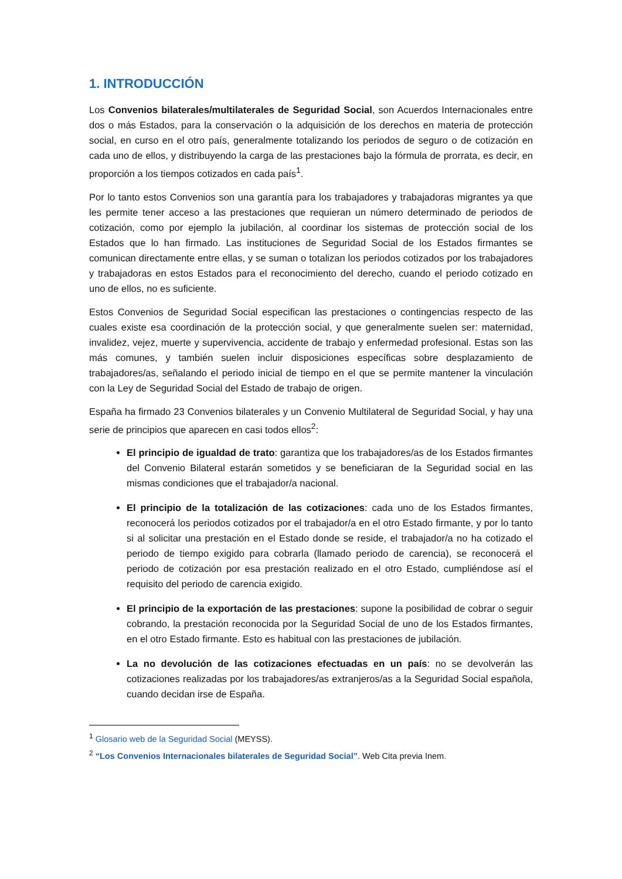1. INTRODUCCIÓN
Los Convenios bilaterales/multilaterales de Seguridad Social, son Acuerdos Internacionales entre dos o más Estados, para la conservación o la adquisición de los derechos en materia de protección social, en curso en el otro país, generalmente totalizando los periodos de seguro o de cotización en cada uno de ellos, y distribuyendo la carga de las prestaciones bajo la fórmula de prorrata, es decir, en proporción a los tiempos cotizados en cada país<sup>1</sup>.
Por lo tanto estos Convenios son una garantía para los trabajadores y trabajadoras migrantes ya que les permite tener acceso a las prestaciones que requieran un número determinado de periodos de cotización, como por ejemplo la jubilación, al coordinar los sistemas de protección social de los Estados que lo han firmado. Las instituciones de Seguridad Social de los Estados firmantes se comunican directamente entre ellas, y se suman o totalizan los periodos cotizados por los trabajadores y trabajadoras en estos Estados para el reconocimiento del derecho, cuando el periodo cotizado en uno de ellos, no es suficiente.
Estos Convenios de Seguridad Social especifican las prestaciones o contingencias respecto de las cuales existe esa coordinación de la protección social, y que generalmente suelen ser: maternidad, invalidez, vejez, muerte y supervivencia, accidente de trabajo y enfermedad profesional. Estas son las más comunes, y también suelen incluir disposiciones específicas sobre desplazamiento de trabajadores/as, señalando el periodo inicial de tiempo en el que se permite mantener la vinculación con la Ley de Seguridad Social del Estado de trabajo de origen.
España ha firmado 23 Convenios bilaterales y un Convenio Multilateral de Seguridad Social, y hay una serie de principios que aparecen en casi todos ellos<sup>2</sup>:
El principio de igualdad de trato: garantiza que los trabajadores/as de los Estados firmantes del Convenio Bilateral estarán sometidos y se beneficiaran de la Seguridad social en las mismas condiciones que el trabajador/a nacional.
El principio de la totalización de las cotizaciones: cada uno de los Estados firmantes, reconocerá los periodos cotizados por el trabajador/a en el otro Estado firmante, y por lo tanto si al solicitar una prestación en el Estado donde se reside, el trabajador/a no ha cotizado el periodo de tiempo exigido para cobrarla (llamado periodo de carencia), se reconocerá el periodo de cotización por esa prestación realizado en el otro Estado, cumpliéndose así el requisito del periodo de carencia exigido.
El principio de la exportación de las prestaciones: supone la posibilidad de cobrar o seguir cobrando, la prestación reconocida por la Seguridad Social de uno de los Estados firmantes, en el otro Estado firmante. Esto es habitual con las prestaciones de jubilación.
La no devolución de las cotizaciones efectuadas en un país: no se devolverán las cotizaciones realizadas por los trabajadores/as extranjeros/as a la Seguridad Social española, cuando decidan irse de España.
<sup>1</sup> Glosario web de la Seguridad Social (MEYSS).
<sup>2</sup> “Los Convenios Internacionales bilaterales de Seguridad Social”. Web Cita previa Inem.